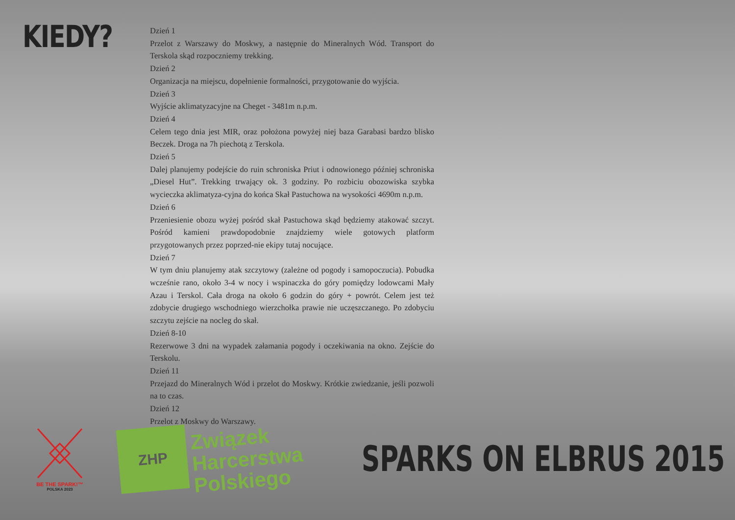KIEDY?
Dzień 1
Przelot z Warszawy do Moskwy, a następnie do Mineralnych Wód. Transport do Terskola skąd rozpoczniemy trekking.
Dzień 2
Organizacja na miejscu, dopełnienie formalności, przygotowanie do wyjścia.
Dzień 3
Wyjście aklimatyzacyjne na Cheget - 3481m n.p.m.
Dzień 4
Celem tego dnia jest MIR, oraz położona powyżej niej baza Garabasi bardzo blisko Beczek. Droga na 7h piechotą z Terskola.
Dzień 5
Dalej planujemy podejście do ruin schroniska Priut i odnowionego później schroniska „Diesel Hut”. Trekking trwający ok. 3 godziny. Po rozbiciu obozowiska szybka wycieczka aklimatyza-cyjna do końca Skał Pastuchowa na wysokości 4690m n.p.m.
Dzień 6
Przeniesienie obozu wyżej pośród skał Pastuchowa skąd będziemy atakować szczyt. Pośród kamieni prawdopodobnie znajdziemy wiele gotowych platform przygotowanych przez poprzed-nie ekipy tutaj nocujące.
Dzień 7
W tym dniu planujemy atak szczytowy (zależne od pogody i samopoczucia). Pobudka wcześnie rano, około 3-4 w nocy i wspinaczka do góry pomiędzy lodowcami Mały Azau i Terskol. Cała droga na około 6 godzin do góry + powrót. Celem jest też zdobycie drugiego wschodniego wierzchołka prawie nie uczęszczanego. Po zdobyciu szczytu zejście na nocleg do skał.
Dzień 8-10
Rezerwowe 3 dni na wypadek załamania pogody i oczekiwania na okno. Zejście do Terskolu.
Dzień 11
Przejazd do Mineralnych Wód i przelot do Moskwy. Krótkie zwiedzanie, jeśli pozwoli na to czas.
Dzień 12
Przelot z Moskwy do Warszawy.
BE THE SPARK!™
POLSKA 2023
ZHP
Związek
Harcerstwa
Polskiego
SPARKS ON ELBRUS 2015